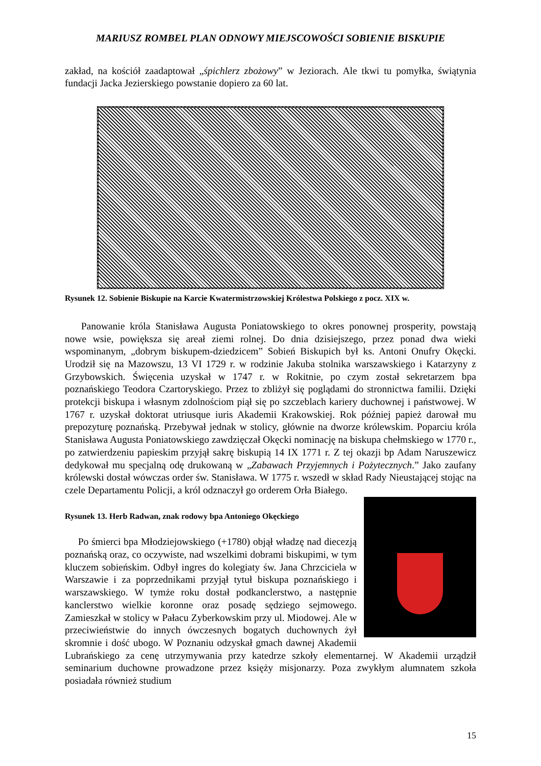MARIUSZ ROMBEL PLAN ODNOWY MIEJSCOWOŚCI SOBIENIE BISKUPIE
zakład, na kościół zaadaptował „śpichlerz zbożowy” w Jeziorach. Ale tkwi tu pomyłka, świątynia fundacji Jacka Jezierskiego powstanie dopiero za 60 lat.
Rysunek 12. Sobienie Biskupie na Karcie Kwatermistrzowskiej Królestwa Polskiego z pocz. XIX w.
Panowanie króla Stanisława Augusta Poniatowskiego to okres ponownej prosperity, powstają nowe wsie, powiększa się areał ziemi rolnej. Do dnia dzisiejszego, przez ponad dwa wieki wspominanym, „dobrym biskupem-dziedzicem” Sobień Biskupich był ks. Antoni Onufry Okęcki. Urodził się na Mazowszu, 13 VI 1729 r. w rodzinie Jakuba stolnika warszawskiego i Katarzyny z Grzybowskich. Święcenia uzyskał w 1747 r. w Rokitnie, po czym został sekretarzem bpa poznańskiego Teodora Czartoryskiego. Przez to zbliżył się poglądami do stronnictwa familii. Dzięki protekcji biskupa i własnym zdolnościom piął się po szczeblach kariery duchownej i państwowej. W 1767 r. uzyskał doktorat utriusque iuris Akademii Krakowskiej. Rok później papież darował mu prepozyturę poznańską. Przebywał jednak w stolicy, głównie na dworze królewskim. Poparciu króla Stanisława Augusta Poniatowskiego zawdzięczał Okęcki nominację na biskupa chełmskiego w 1770 r., po zatwierdzeniu papieskim przyjął sakrę biskupią 14 IX 1771 r. Z tej okazji bp Adam Naruszewicz dedykował mu specjalną odę drukowaną w „Zabawach Przyjemnych i Pożytecznych.” Jako zaufany królewski dostał wówczas order św. Stanisława. W 1775 r. wszedł w skład Rady Nieustającej stojąc na czele Departamentu Policji, a król odznaczył go orderem Orła Białego.
Rysunek 13. Herb Radwan, znak rodowy bpa Antoniego Okęckiego
Po śmierci bpa Młodziejowskiego (+1780) objął władzę nad diecezją poznańską oraz, co oczywiste, nad wszelkimi dobrami biskupimi, w tym kluczem sobieńskim. Odbył ingres do kolegiaty św. Jana Chrzciciela w Warszawie i za poprzednikami przyjął tytuł biskupa poznańskiego i warszawskiego. W tymże roku dostał podkanclerstwo, a następnie kanclerstwo wielkie koronne oraz posadę sędziego sejmowego. Zamieszkał w stolicy w Pałacu Zyberkowskim przy ul. Miodowej. Ale w przeciwieństwie do innych ówczesnych bogatych duchownych żył skromnie i dość ubogo. W Poznaniu odzyskał gmach dawnej Akademii Lubrańskiego za cenę utrzymywania przy katedrze szkoły elementarnej. W Akademii urządził seminarium duchowne prowadzone przez księży misjonarzy. Poza zwykłym alumnatem szkoła posiadała również studium
15